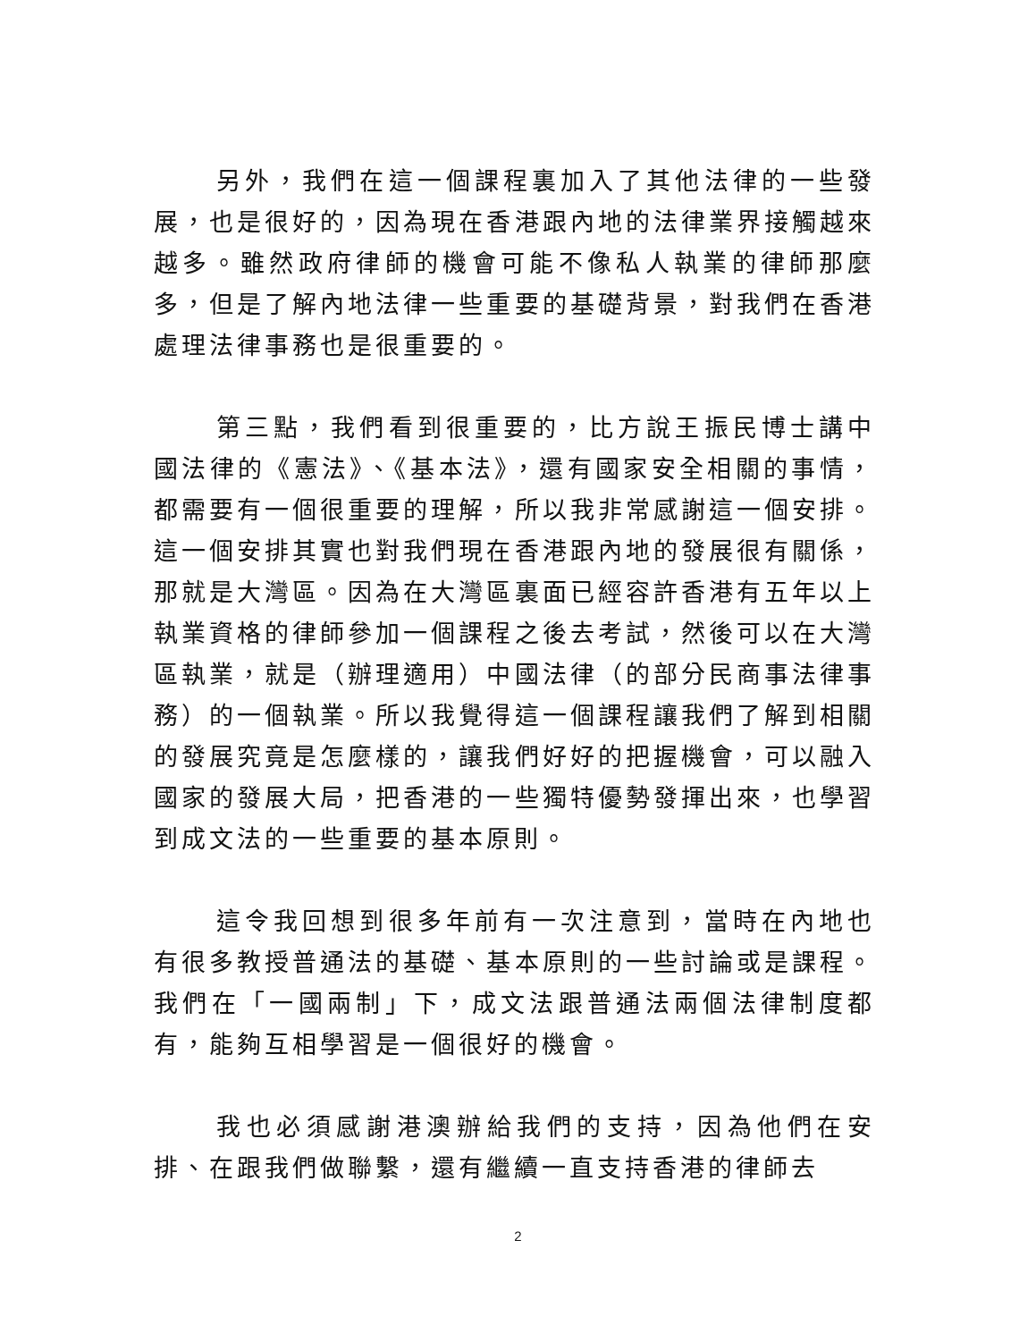另外，我們在這一個課程裏加入了其他法律的一些發展，也是很好的，因為現在香港跟內地的法律業界接觸越來越多。雖然政府律師的機會可能不像私人執業的律師那麼多，但是了解內地法律一些重要的基礎背景，對我們在香港處理法律事務也是很重要的。
第三點，我們看到很重要的，比方說王振民博士講中國法律的《憲法》、《基本法》，還有國家安全相關的事情，都需要有一個很重要的理解，所以我非常感謝這一個安排。這一個安排其實也對我們現在香港跟內地的發展很有關係，那就是大灣區。因為在大灣區裏面已經容許香港有五年以上執業資格的律師參加一個課程之後去考試，然後可以在大灣區執業，就是（辦理適用）中國法律（的部分民商事法律事務）的一個執業。所以我覺得這一個課程讓我們了解到相關的發展究竟是怎麼樣的，讓我們好好的把握機會，可以融入國家的發展大局，把香港的一些獨特優勢發揮出來，也學習到成文法的一些重要的基本原則。
這令我回想到很多年前有一次注意到，當時在內地也有很多教授普通法的基礎、基本原則的一些討論或是課程。我們在「一國兩制」下，成文法跟普通法兩個法律制度都有，能夠互相學習是一個很好的機會。
我也必須感謝港澳辦給我們的支持，因為他們在安排、在跟我們做聯繫，還有繼續一直支持香港的律師去
2